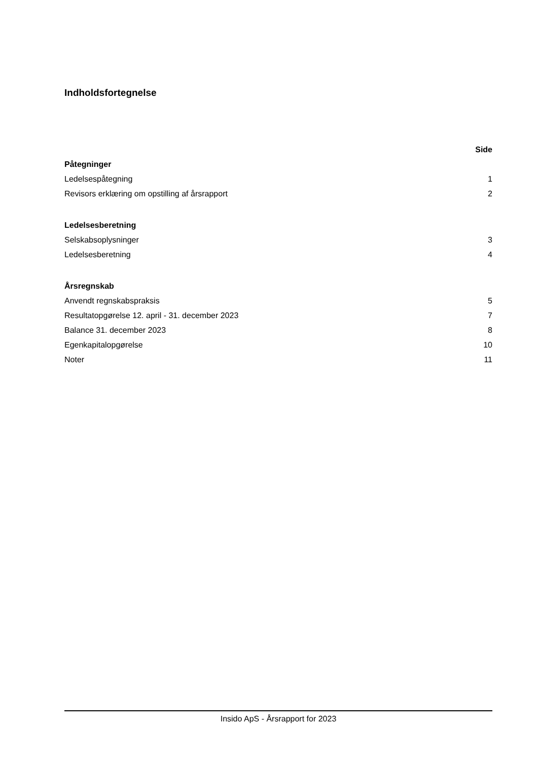Indholdsfortegnelse
| | Side |
| Påtegninger | |
| Ledelsespåtegning | 1 |
| Revisors erklæring om opstilling af årsrapport | 2 |
| Ledelsesberetning | |
| Selskabsoplysninger | 3 |
| Ledelsesberetning | 4 |
| Årsregnskab | |
| Anvendt regnskabspraksis | 5 |
| Resultatopgørelse 12. april - 31. december 2023 | 7 |
| Balance 31. december 2023 | 8 |
| Egenkapitalopgørelse | 10 |
| Noter | 11 |
Insido ApS - Årsrapport for 2023